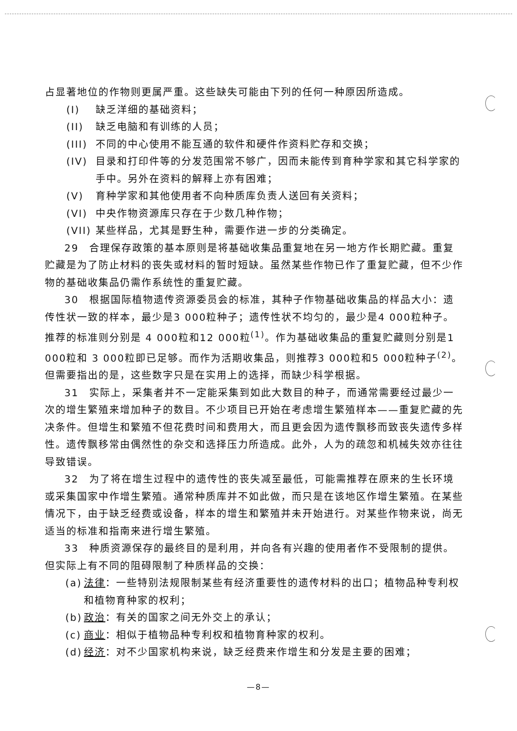占显著地位的作物则更属严重。这些缺失可能由下列的任何一种原因所造成。
(I) 缺乏洋细的基础资料；
(II) 缺乏电脑和有训练的人员；
(III) 不同的中心使用不能互通的软件和硬件作资料贮存和交换；
(IV) 目录和打印件等的分发范围常不够广，因而未能传到育种学家和其它科学家的手中。另外在资料的解释上亦有困难；
(V) 育种学家和其他使用者不向种质库负责人送回有关资料；
(VI) 中央作物资源库只存在于少数几种作物；
(VII) 某些样品，尤其是野生种，需要作进一步的分类确定。
29　合理保存政策的基本原则是将基础收集品重复地在另一地方作长期贮藏。重复贮藏是为了防止材料的丧失或材料的暂时短缺。虽然某些作物已作了重复贮藏，但不少作物的基础收集品仍需作系统性的重复贮藏。
30　根据国际植物遗传资源委员会的标准，其种子作物基础收集品的样品大小：遗传性状一致的样本，最少是3 000粒种子；遗传性状不均匀的，最少是4 000粒种子。推荐的标准则分别是 4 000粒和12 000粒<sup>(1)</sup>。作为基础收集品的重复贮藏则分别是1 000粒和 3 000粒即已足够。而作为活期收集品，则推荐3 000粒和5 000粒种子<sup>(2)</sup>。但需要指出的是，这些数字只是在实用上的选择，而缺少科学根据。
31　实际上，采集者并不一定能采集到如此大数目的种子，而通常需要经过最少一次的增生繁殖来增加种子的数目。不少项目已开始在考虑增生繁殖样本——重复贮藏的先决条件。但增生和繁殖不但花费时间和费用大，而且更会因为遗传飘移而致丧失遗传多样性。遗传飘移常由偶然性的杂交和选择压力所造成。此外，人为的疏忽和机械失效亦往往导致错误。
32　为了将在增生过程中的遗传性的丧失减至最低，可能需推荐在原来的生长环境或采集国家中作增生繁殖。通常种质库并不如此做，而只是在该地区作增生繁殖。在某些情况下，由于缺乏经费或设备，样本的增生和繁殖并未开始进行。对某些作物来说，尚无适当的标准和指南来进行增生繁殖。
33　种质资源保存的最终目的是利用，并向各有兴趣的使用者作不受限制的提供。但实际上有不同的阻碍限制了种质样品的交换：
(a) 法律：一些特别法规限制某些有经济重要性的遗传材料的出口；植物品种专利权和植物育种家的权利；
(b) 政治：有关的国家之间无外交上的承认；
(c) 商业：相似于植物品种专利权和植物育种家的权利。
(d) 经济：对不少国家机构来说，缺乏经费来作增生和分发是主要的困难；
—8—